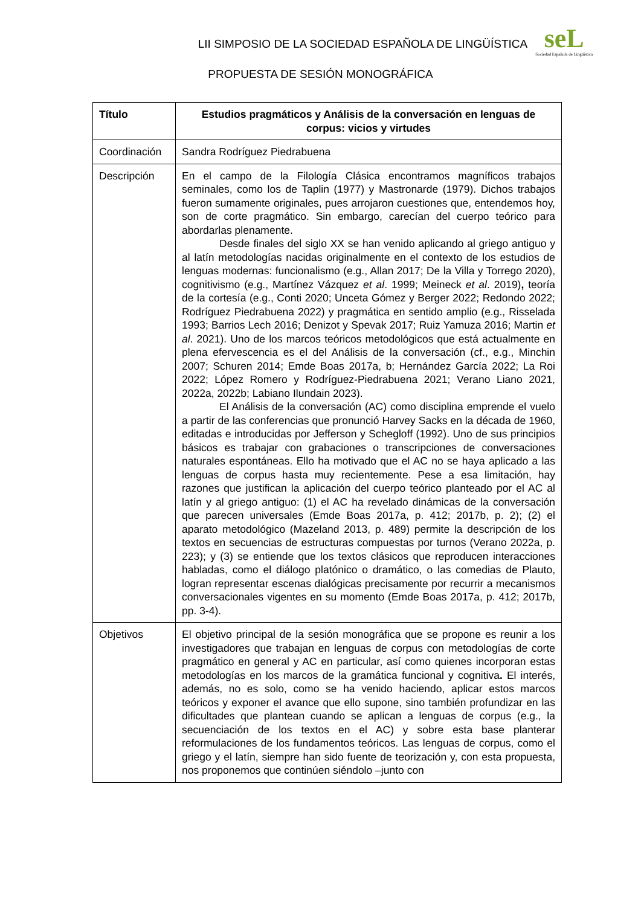seL
Sociedad Española de Lingüística
LII SIMPOSIO DE LA SOCIEDAD ESPAÑOLA DE LINGÜÍSTICA
PROPUESTA DE SESIÓN MONOGRÁFICA
| Título | Estudios pragmáticos y Análisis de la conversación en lenguas de corpus: vicios y virtudes |
| Coordinación | Sandra Rodríguez Piedrabuena |
| Descripción | En el campo de la Filología Clásica encontramos magníficos trabajos seminales, como los de Taplin (1977) y Mastronarde (1979). Dichos trabajos fueron sumamente originales, pues arrojaron cuestiones que, entendemos hoy, son de corte pragmático. Sin embargo, carecían del cuerpo teórico para abordarlas plenamente. Desde finales del siglo XX se han venido aplicando al griego antiguo y al latín metodologías nacidas originalmente en el contexto de los estudios de lenguas modernas: funcionalismo (e.g., Allan 2017; De la Villa y Torrego 2020), cognitivismo (e.g., Martínez Vázquez et al . 1999; Meineck et al . 2019) , teoría de la cortesía (e.g., Conti 2020; Unceta Gómez y Berger 2022; Redondo 2022; Rodríguez Piedrabuena 2022) y pragmática en sentido amplio (e.g., Risselada 1993; Barrios Lech 2016; Denizot y Spevak 2017; Ruiz Yamuza 2016; Martin et al . 2021). Uno de los marcos teóricos metodológicos que está actualmente en plena efervescencia es el del Análisis de la conversación (cf., e.g., Minchin 2007; Schuren 2014; Emde Boas 2017a, b; Hernández García 2022; La Roi 2022; López Romero y Rodríguez-Piedrabuena 2021; Verano Liano 2021, 2022a, 2022b; Labiano Ilundain 2023). El Análisis de la conversación (AC) como disciplina emprende el vuelo a partir de las conferencias que pronunció Harvey Sacks en la década de 1960, editadas e introducidas por Jefferson y Schegloff (1992). Uno de sus principios básicos es trabajar con grabaciones o transcripciones de conversaciones naturales espontáneas. Ello ha motivado que el AC no se haya aplicado a las lenguas de corpus hasta muy recientemente. Pese a esa limitación, hay razones que justifican la aplicación del cuerpo teórico planteado por el AC al latín y al griego antiguo: (1) el AC ha revelado dinámicas de la conversación que parecen universales (Emde Boas 2017a, p. 412; 2017b, p. 2); (2) el aparato metodológico (Mazeland 2013, p. 489) permite la descripción de los textos en secuencias de estructuras compuestas por turnos (Verano 2022a, p. 223); y (3) se entiende que los textos clásicos que reproducen interacciones habladas, como el diálogo platónico o dramático, o las comedias de Plauto, logran representar escenas dialógicas precisamente por recurrir a mecanismos conversacionales vigentes en su momento (Emde Boas 2017a, p. 412; 2017b, pp. 3-4). |
| Objetivos | El objetivo principal de la sesión monográfica que se propone es reunir a los investigadores que trabajan en lenguas de corpus con metodologías de corte pragmático en general y AC en particular, así como quienes incorporan estas metodologías en los marcos de la gramática funcional y cognitiva . El interés, además, no es solo, como se ha venido haciendo, aplicar estos marcos teóricos y exponer el avance que ello supone, sino también profundizar en las dificultades que plantean cuando se aplican a lenguas de corpus (e.g., la secuenciación de los textos en el AC) y sobre esta base planterar reformulaciones de los fundamentos teóricos. Las lenguas de corpus, como el griego y el latín, siempre han sido fuente de teorización y, con esta propuesta, nos proponemos que continúen siéndolo –junto con |